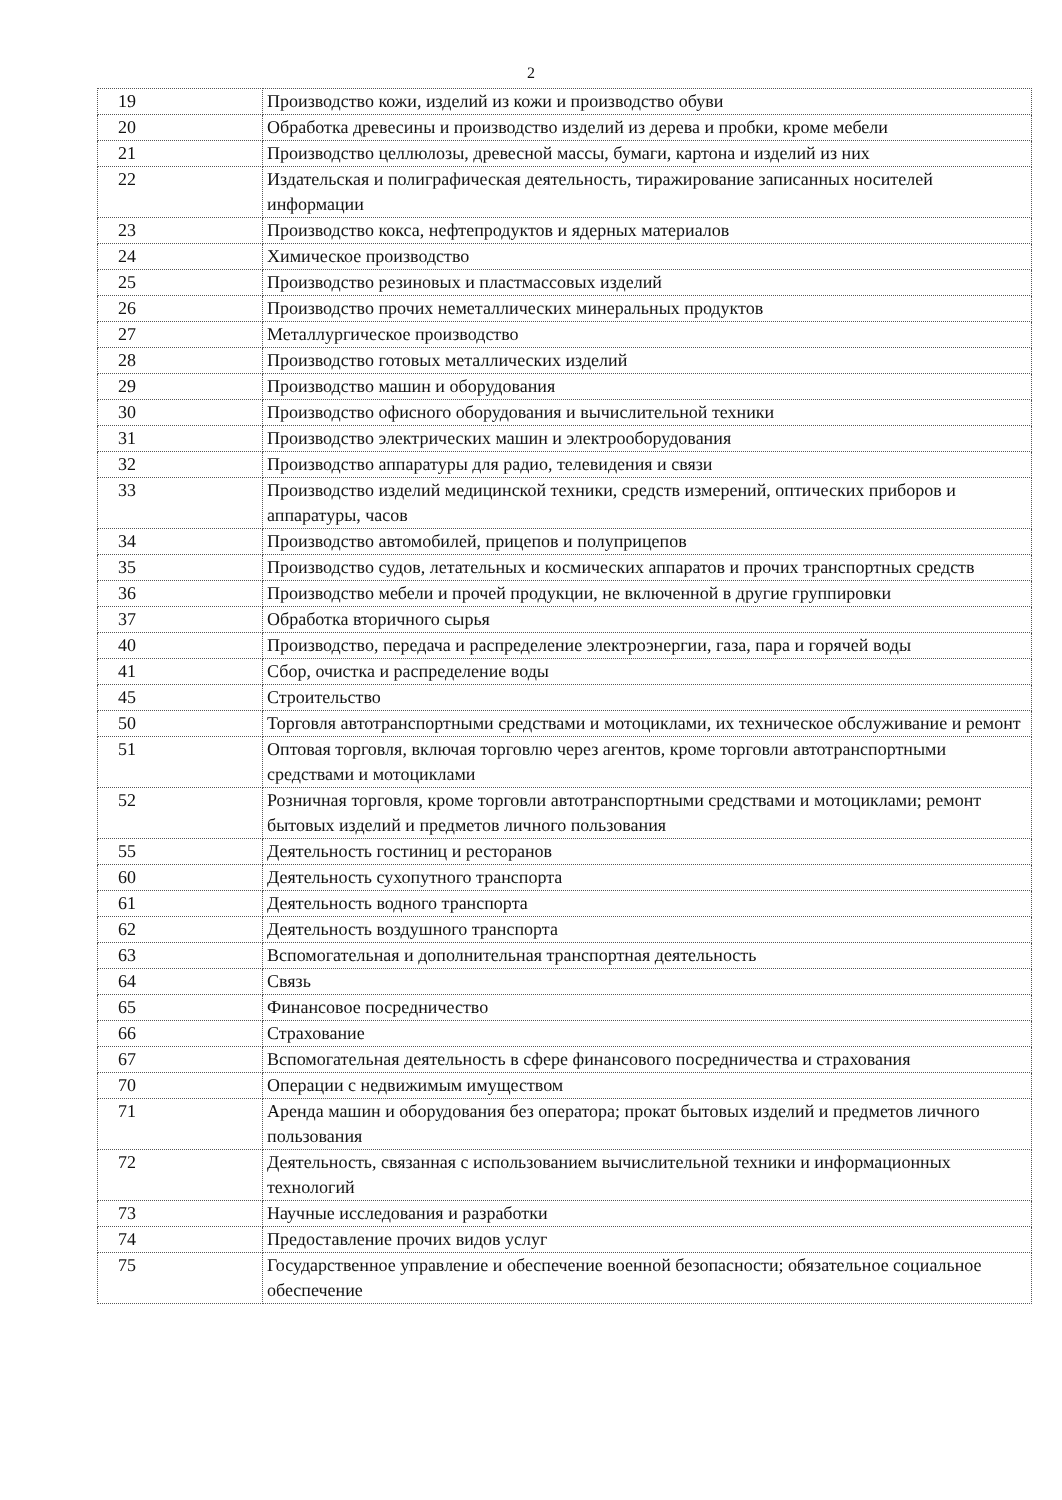2
| 19 | Производство кожи, изделий из кожи и производство обуви |
| 20 | Обработка древесины и производство изделий из дерева и пробки, кроме мебели |
| 21 | Производство целлюлозы, древесной массы, бумаги, картона и изделий из них |
| 22 | Издательская и полиграфическая деятельность, тиражирование записанных носителей информации |
| 23 | Производство кокса, нефтепродуктов и ядерных материалов |
| 24 | Химическое производство |
| 25 | Производство резиновых и пластмассовых изделий |
| 26 | Производство прочих неметаллических минеральных продуктов |
| 27 | Металлургическое производство |
| 28 | Производство готовых металлических изделий |
| 29 | Производство машин и оборудования |
| 30 | Производство офисного оборудования и вычислительной техники |
| 31 | Производство электрических машин и электрооборудования |
| 32 | Производство аппаратуры для радио, телевидения и связи |
| 33 | Производство изделий медицинской техники, средств измерений, оптических приборов и аппаратуры, часов |
| 34 | Производство автомобилей, прицепов и полуприцепов |
| 35 | Производство судов, летательных и космических аппаратов и прочих транспортных средств |
| 36 | Производство мебели и прочей продукции, не включенной в другие группировки |
| 37 | Обработка вторичного сырья |
| 40 | Производство, передача и распределение электроэнергии, газа, пара и горячей воды |
| 41 | Сбор, очистка и распределение воды |
| 45 | Строительство |
| 50 | Торговля автотранспортными средствами и мотоциклами, их техническое обслуживание и ремонт |
| 51 | Оптовая торговля, включая торговлю через агентов, кроме торговли автотранспортными средствами и мотоциклами |
| 52 | Розничная торговля, кроме торговли автотранспортными средствами и мотоциклами; ремонт бытовых изделий и предметов личного пользования |
| 55 | Деятельность гостиниц и ресторанов |
| 60 | Деятельность сухопутного транспорта |
| 61 | Деятельность водного транспорта |
| 62 | Деятельность воздушного транспорта |
| 63 | Вспомогательная и дополнительная транспортная деятельность |
| 64 | Связь |
| 65 | Финансовое посредничество |
| 66 | Страхование |
| 67 | Вспомогательная деятельность в сфере финансового посредничества и страхования |
| 70 | Операции с недвижимым имуществом |
| 71 | Аренда машин и оборудования без оператора; прокат бытовых изделий и предметов личного пользования |
| 72 | Деятельность, связанная с использованием вычислительной техники и информационных технологий |
| 73 | Научные исследования и разработки |
| 74 | Предоставление прочих видов услуг |
| 75 | Государственное управление и обеспечение военной безопасности; обязательное социальное обеспечение |